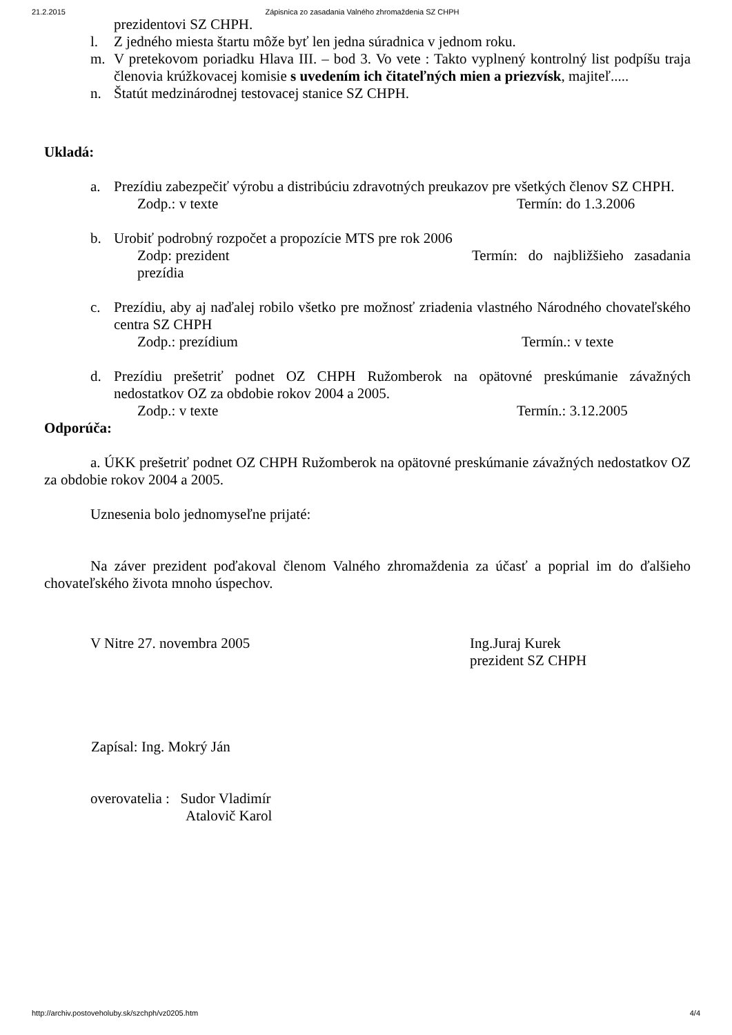21.2.2015 Zápisnica zo zasadania Valného zhromaždenia SZ CHPH
prezidentovi SZ CHPH.
l. Z jedného miesta štartu môže byť len jedna súradnica v jednom roku.
m. V pretekovom poriadku Hlava III. – bod 3. Vo vete : Takto vyplnený kontrolný list podpíšu traja členovia krúžkovacej komisie s uvedením ich čitateľných mien a priezvísk, majiteľ.....
n. Štatút medzinárodnej testovacej stanice SZ CHPH.
Ukladá:
a. Prezídiu zabezpečiť výrobu a distribúciu zdravotných preukazov pre všetkých členov SZ CHPH.
Zodp.: v texte Termín: do 1.3.2006
b. Urobiť podrobný rozpočet a propozície MTS pre rok 2006
Zodp: prezident Termín: do najbližšieho zasadania prezídia
c. Prezídiu, aby aj naďalej robilo všetko pre možnosť zriadenia vlastného Národného chovateľského centra SZ CHPH
Zodp.: prezídium Termín.: v texte
d. Prezídiu prešetriť podnet OZ CHPH Ružomberok na opätovné preskúmanie závažných nedostatkov OZ za obdobie rokov 2004 a 2005.
Zodp.: v texte Termín.: 3.12.2005
Odporúča:
a. ÚKK prešetriť podnet OZ CHPH Ružomberok na opätovné preskúmanie závažných nedostatkov OZ za obdobie rokov 2004 a 2005.
Uznesenia bolo jednomyseľne prijaté:
Na záver prezident poďakoval členom Valného zhromaždenia za účasť a poprial im do ďalšieho chovateľského života mnoho úspechov.
V Nitre 27. novembra 2005 Ing.Juraj Kurek
prezident SZ CHPH
Zapísal: Ing. Mokrý Ján
overovatelia : Sudor Vladimír
Atalovič Karol
http://archiv.postoveholuby.sk/szchph/vz0205.htm 4/4